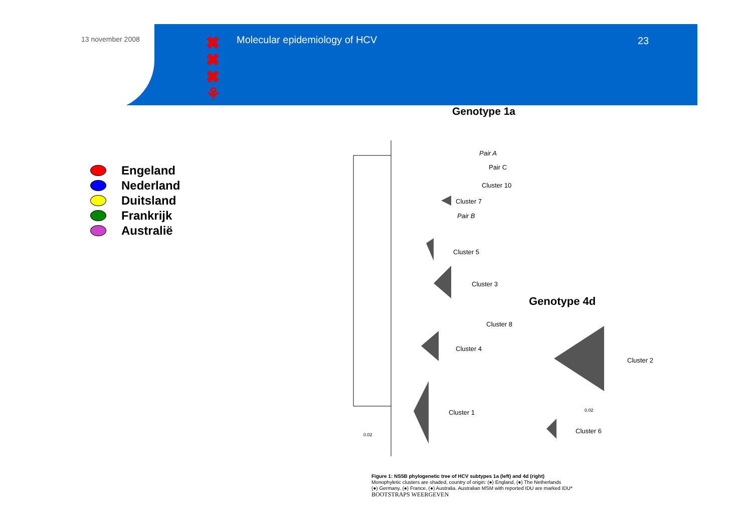13 november 2008
✖
✖
✖
⚘
Molecular epidemiology of HCV 23
Engeland
Nederland
Duitsland
Frankrijk
Australië
Genotype 1a
Pair A
Pair C
Cluster 10
Cluster 7
Pair B
Cluster 5
Cluster 3
Genotype 4d
Cluster 8
Cluster 4
Cluster 2
0.02
Cluster 1
Cluster 6
0.02
Figure 1: NS5B phylogenetic tree of HCV subtypes 1a (left) and 4d (right)
Monophyletic clusters are shaded, country of origin: (●) England, (●) The Netherlands
(●) Germany, (●) France, (●) Australia. Australian MSM with reported IDU are marked IDU*
BOOTSTRAPS WEERGEVEN